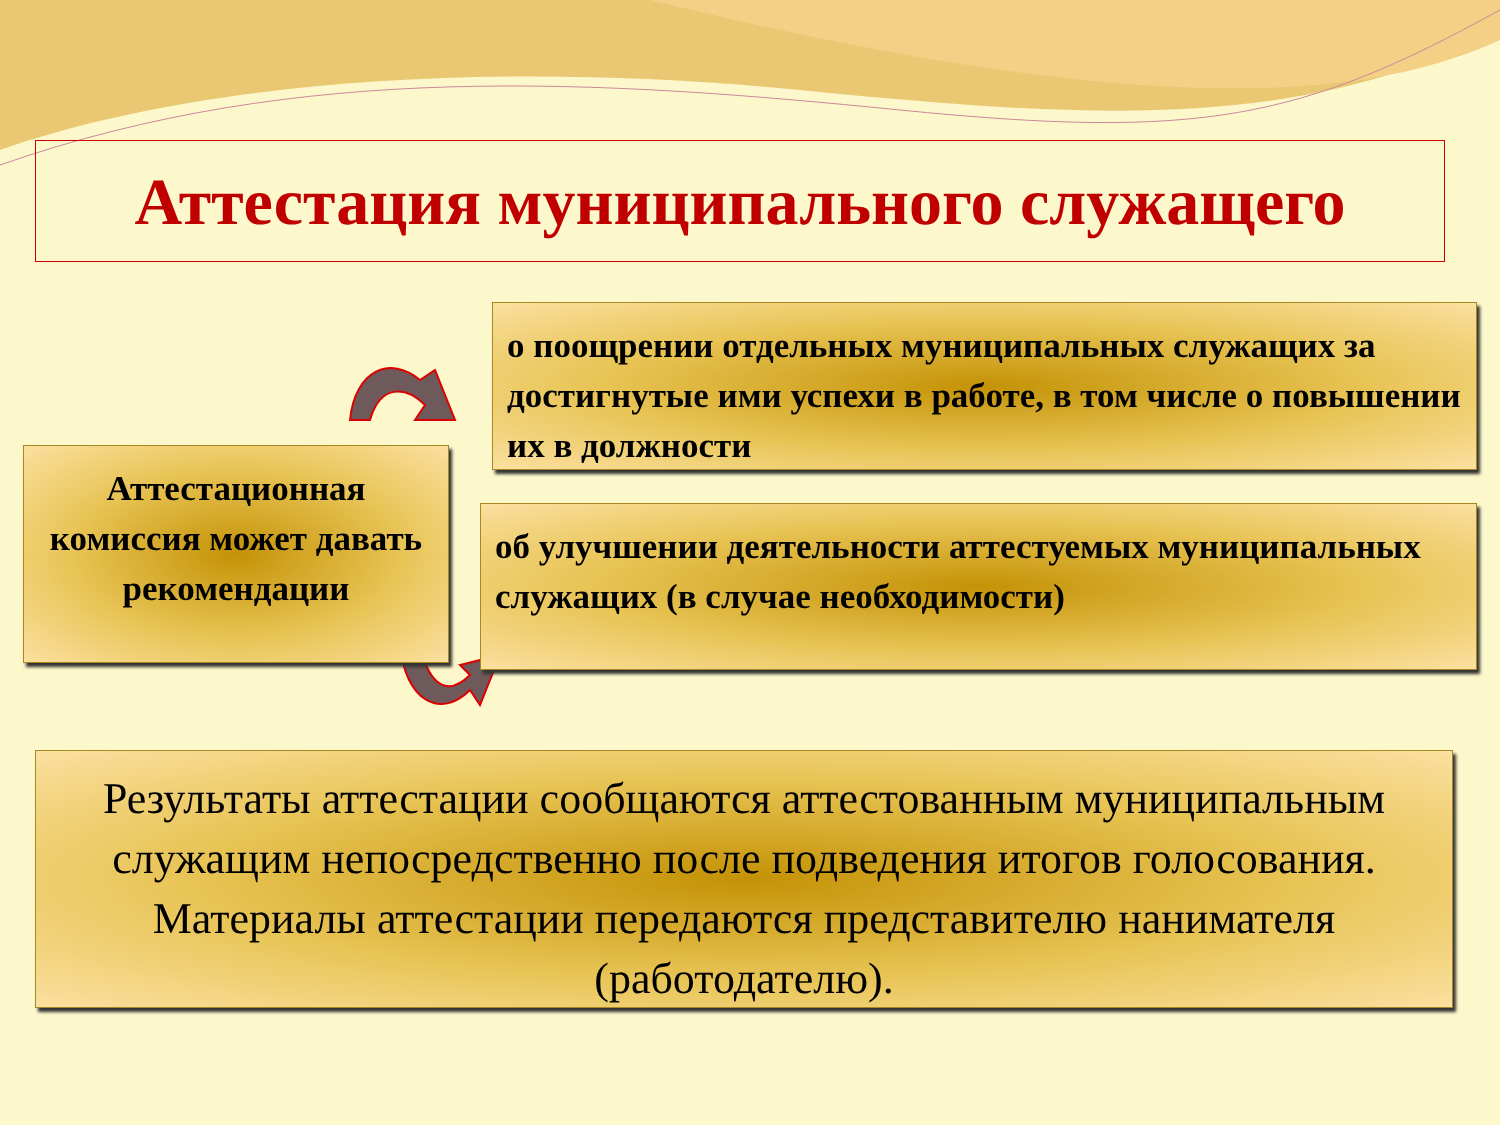Аттестация муниципального служащего
о поощрении отдельных муниципальных служащих за достигнутые ими успехи в работе, в том числе о повышении их в должности
Аттестационная комиссия может давать рекомендации
об улучшении деятельности аттестуемых муниципальных служащих (в случае необходимости)
Результаты аттестации сообщаются аттестованным муниципальным служащим непосредственно после подведения итогов голосования. Материалы аттестации передаются представителю нанимателя (работодателю).